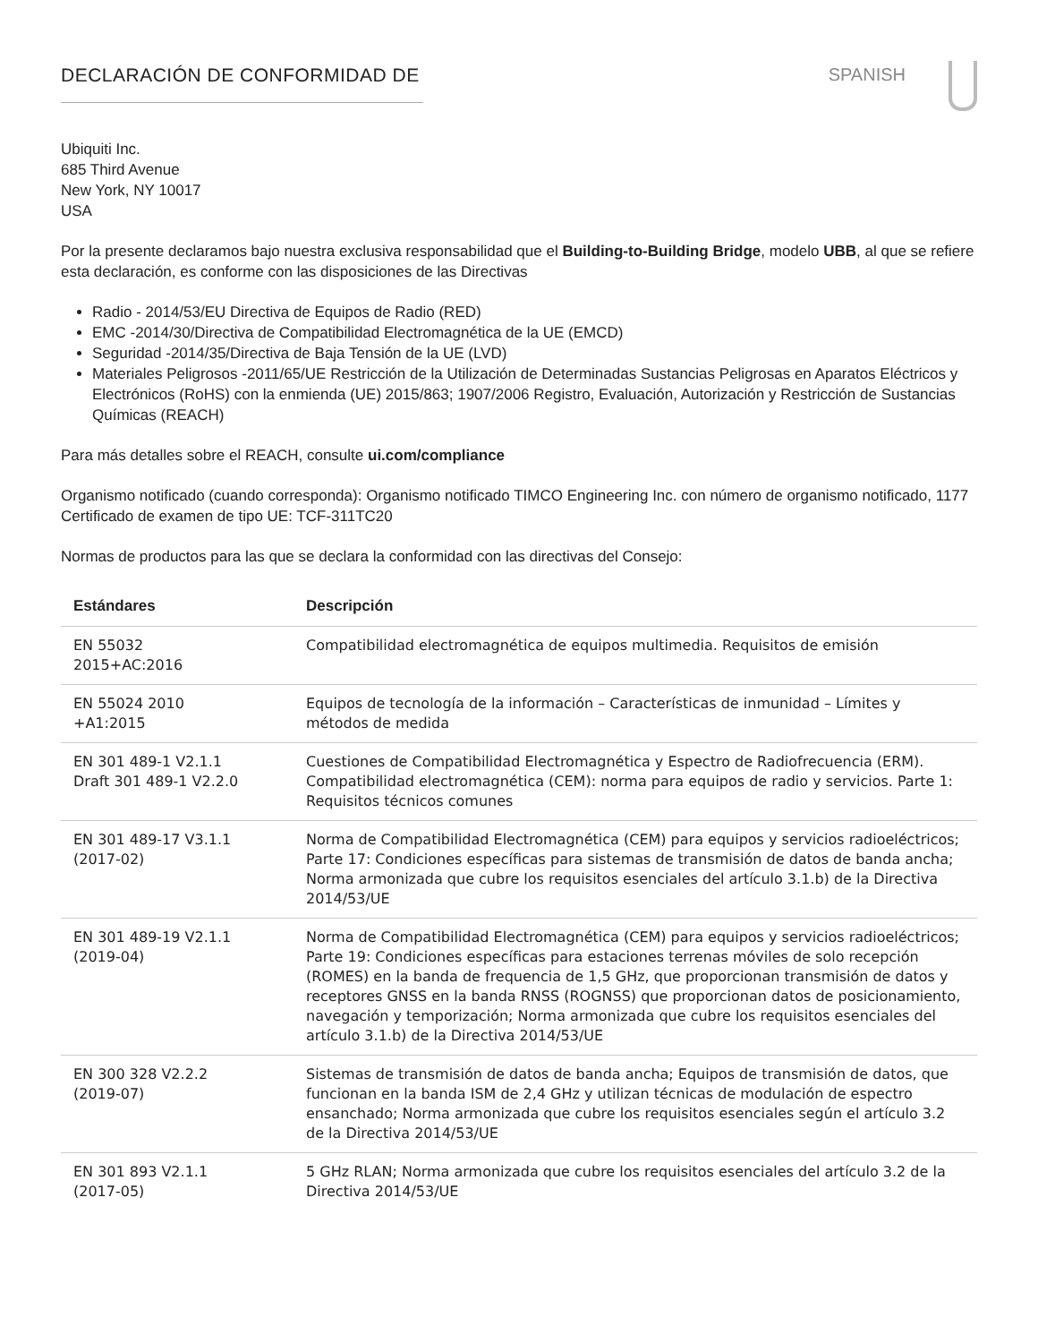DECLARACIÓN DE CONFORMIDAD DE SPANISH
Ubiquiti Inc.
685 Third Avenue
New York, NY 10017
USA
Por la presente declaramos bajo nuestra exclusiva responsabilidad que el Building-to-Building Bridge, modelo UBB, al que se refiere esta declaración, es conforme con las disposiciones de las Directivas
Radio - 2014/53/EU Directiva de Equipos de Radio (RED)
EMC -2014/30/Directiva de Compatibilidad Electromagnética de la UE (EMCD)
Seguridad -2014/35/Directiva de Baja Tensión de la UE (LVD)
Materiales Peligrosos -2011/65/UE Restricción de la Utilización de Determinadas Sustancias Peligrosas en Aparatos Eléctricos y Electrónicos (RoHS) con la enmienda (UE) 2015/863; 1907/2006 Registro, Evaluación, Autorización y Restricción de Sustancias Químicas (REACH)
Para más detalles sobre el REACH, consulte ui.com/compliance
Organismo notificado (cuando corresponda): Organismo notificado TIMCO Engineering Inc. con número de organismo notificado, 1177 Certificado de examen de tipo UE: TCF-311TC20
Normas de productos para las que se declara la conformidad con las directivas del Consejo:
| Estándares | Descripción |
| --- | --- |
| EN 55032 2015+AC:2016 | Compatibilidad electromagnética de equipos multimedia. Requisitos de emisión |
| EN 55024 2010 +A1:2015 | Equipos de tecnología de la información – Características de inmunidad – Límites y métodos de medida |
| EN 301 489-1 V2.1.1 Draft 301 489-1 V2.2.0 | Cuestiones de Compatibilidad Electromagnética y Espectro de Radiofrecuencia (ERM). Compatibilidad electromagnética (CEM): norma para equipos de radio y servicios. Parte 1: Requisitos técnicos comunes |
| EN 301 489-17 V3.1.1 (2017-02) | Norma de Compatibilidad Electromagnética (CEM) para equipos y servicios radioeléctricos; Parte 17: Condiciones específicas para sistemas de transmisión de datos de banda ancha; Norma armonizada que cubre los requisitos esenciales del artículo 3.1.b) de la Directiva 2014/53/UE |
| EN 301 489-19 V2.1.1 (2019-04) | Norma de Compatibilidad Electromagnética (CEM) para equipos y servicios radioeléctricos; Parte 19: Condiciones específicas para estaciones terrenas móviles de solo recepción (ROMES) en la banda de frequencia de 1,5 GHz, que proporcionan transmisión de datos y receptores GNSS en la banda RNSS (ROGNSS) que proporcionan datos de posicionamiento, navegación y temporización; Norma armonizada que cubre los requisitos esenciales del artículo 3.1.b) de la Directiva 2014/53/UE |
| EN 300 328 V2.2.2 (2019-07) | Sistemas de transmisión de datos de banda ancha; Equipos de transmisión de datos, que funcionan en la banda ISM de 2,4 GHz y utilizan técnicas de modulación de espectro ensanchado; Norma armonizada que cubre los requisitos esenciales según el artículo 3.2 de la Directiva 2014/53/UE |
| EN 301 893 V2.1.1 (2017-05) | 5 GHz RLAN; Norma armonizada que cubre los requisitos esenciales del artículo 3.2 de la Directiva 2014/53/UE |